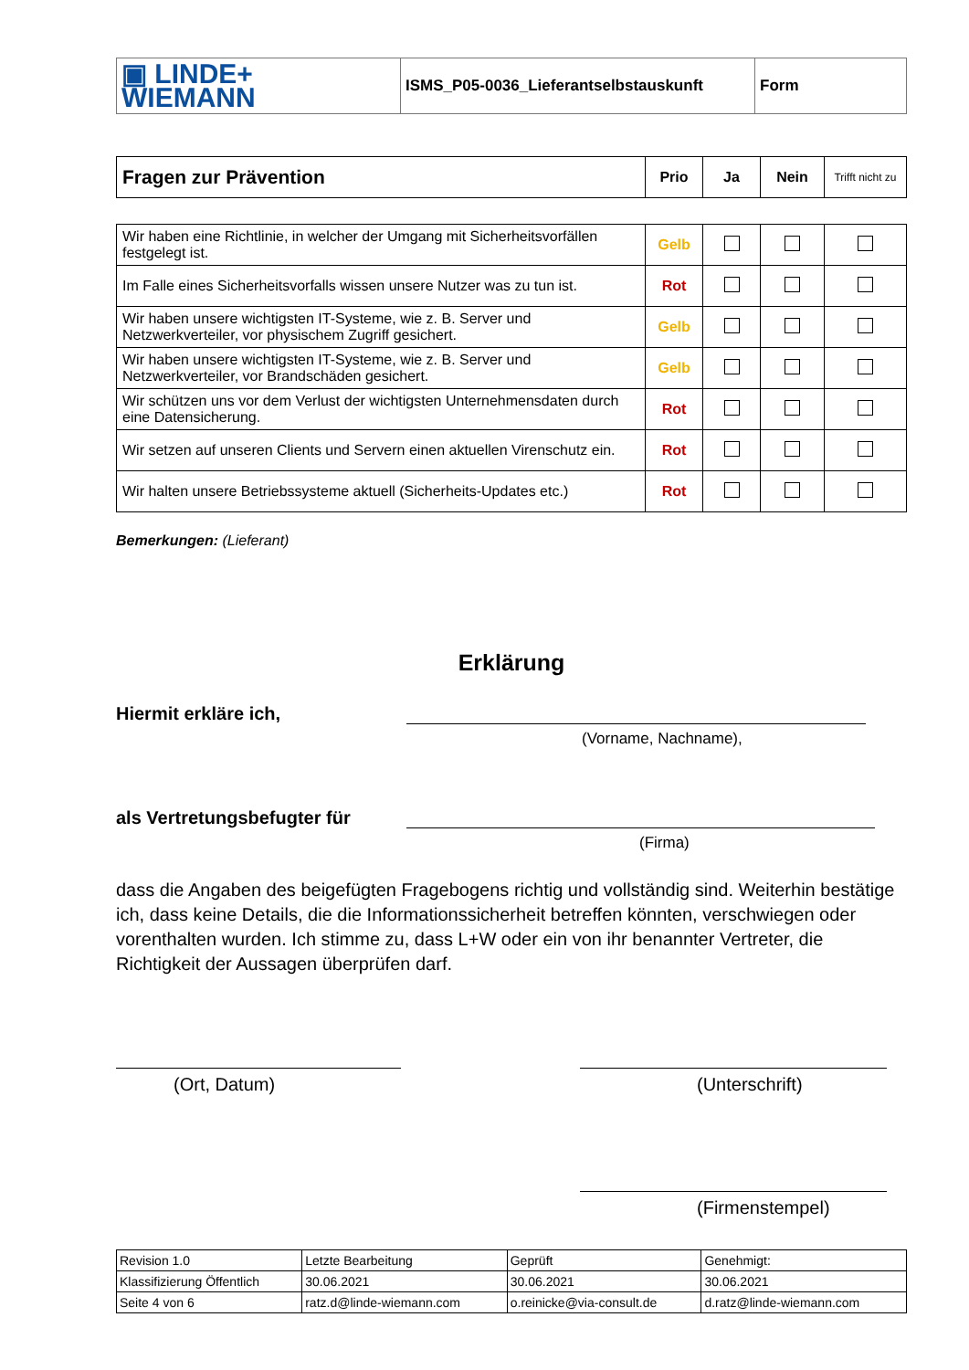| ▣ LINDE+ WIEMANN | ISMS_P05-0036_Lieferantselbstauskunft | Form |
| Fragen zur Prävention | Prio | Ja | Nein | Trifft nicht zu |
| Wir haben eine Richtlinie, in welcher der Umgang mit Sicherheitsvorfällen festgelegt ist. | Gelb | | | |
| Im Falle eines Sicherheitsvorfalls wissen unsere Nutzer was zu tun ist. | Rot | | | |
| Wir haben unsere wichtigsten IT-Systeme, wie z. B. Server und Netzwerkverteiler, vor physischem Zugriff gesichert. | Gelb | | | |
| Wir haben unsere wichtigsten IT-Systeme, wie z. B. Server und Netzwerkverteiler, vor Brandschäden gesichert. | Gelb | | | |
| Wir schützen uns vor dem Verlust der wichtigsten Unternehmensdaten durch eine Datensicherung. | Rot | | | |
| Wir setzen auf unseren Clients und Servern einen aktuellen Virenschutz ein. | Rot | | | |
| Wir halten unsere Betriebssysteme aktuell (Sicherheits-Updates etc.) | Rot | | | |
Bemerkungen: (Lieferant)
Erklärung
Hiermit erkläre ich,
(Vorname, Nachname),
als Vertretungsbefugter für
(Firma)
dass die Angaben des beigefügten Fragebogens richtig und vollständig sind. Weiterhin bestätige ich, dass keine Details, die die Informationssicherheit betreffen könnten, verschwiegen oder vorenthalten wurden. Ich stimme zu, dass L+W oder ein von ihr benannter Vertreter, die Richtigkeit der Aussagen überprüfen darf.
(Ort, Datum) (Unterschrift)
(Firmenstempel)
| Revision 1.0 | Letzte Bearbeitung | Geprüft | Genehmigt: |
| Klassifizierung Öffentlich | 30.06.2021 | 30.06.2021 | 30.06.2021 |
| Seite 4 von 6 | ratz.d@linde-wiemann.com | o.reinicke@via-consult.de | d.ratz@linde-wiemann.com |